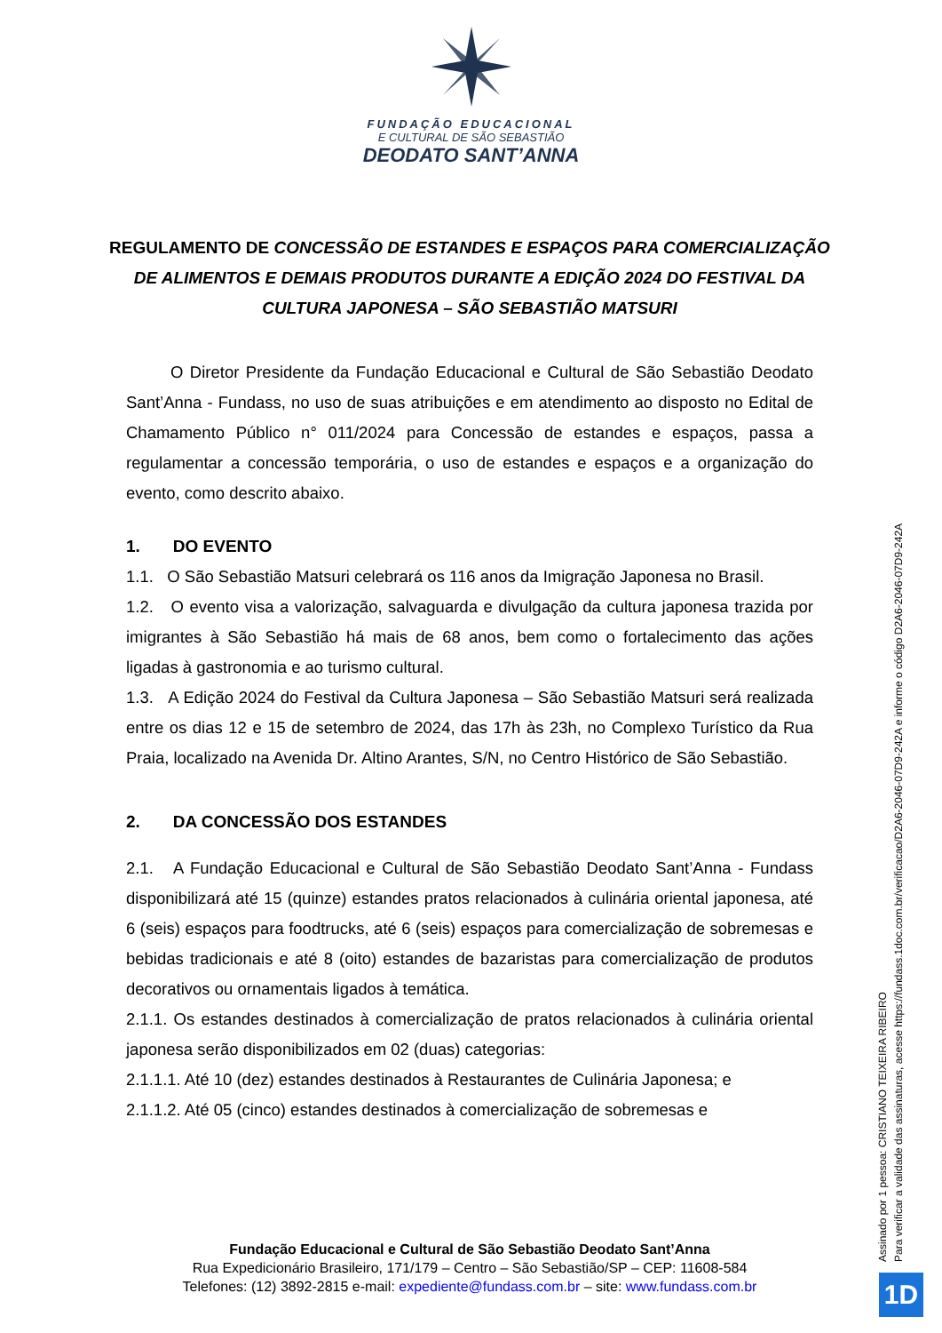FUNDAÇÃO EDUCACIONAL
E CULTURAL DE SÃO SEBASTIÃO
DEODATO SANT’ANNA
REGULAMENTO DE CONCESSÃO DE ESTANDES E ESPAÇOS PARA COMERCIALIZAÇÃO DE ALIMENTOS E DEMAIS PRODUTOS DURANTE A EDIÇÃO 2024 DO FESTIVAL DA CULTURA JAPONESA – SÃO SEBASTIÃO MATSURI
O Diretor Presidente da Fundação Educacional e Cultural de São Sebastião Deodato Sant’Anna - Fundass, no uso de suas atribuições e em atendimento ao disposto no Edital de Chamamento Público n° 011/2024 para Concessão de estandes e espaços, passa a regulamentar a concessão temporária, o uso de estandes e espaços e a organização do evento, como descrito abaixo.
1. DO EVENTO
1.1. O São Sebastião Matsuri celebrará os 116 anos da Imigração Japonesa no Brasil.
1.2. O evento visa a valorização, salvaguarda e divulgação da cultura japonesa trazida por imigrantes à São Sebastião há mais de 68 anos, bem como o fortalecimento das ações ligadas à gastronomia e ao turismo cultural.
1.3. A Edição 2024 do Festival da Cultura Japonesa – São Sebastião Matsuri será realizada entre os dias 12 e 15 de setembro de 2024, das 17h às 23h, no Complexo Turístico da Rua Praia, localizado na Avenida Dr. Altino Arantes, S/N, no Centro Histórico de São Sebastião.
2. DA CONCESSÃO DOS ESTANDES
2.1. A Fundação Educacional e Cultural de São Sebastião Deodato Sant’Anna - Fundass disponibilizará até 15 (quinze) estandes pratos relacionados à culinária oriental japonesa, até 6 (seis) espaços para foodtrucks, até 6 (seis) espaços para comercialização de sobremesas e bebidas tradicionais e até 8 (oito) estandes de bazaristas para comercialização de produtos decorativos ou ornamentais ligados à temática.
2.1.1. Os estandes destinados à comercialização de pratos relacionados à culinária oriental japonesa serão disponibilizados em 02 (duas) categorias:
2.1.1.1. Até 10 (dez) estandes destinados à Restaurantes de Culinária Japonesa; e
2.1.1.2. Até 05 (cinco) estandes destinados à comercialização de sobremesas e
Fundação Educacional e Cultural de São Sebastião Deodato Sant’Anna
Rua Expedicionário Brasileiro, 171/179 – Centro – São Sebastião/SP – CEP: 11608-584
Telefones: (12) 3892-2815 e-mail: expediente@fundass.com.br – site: www.fundass.com.br
Assinado por 1 pessoa: CRISTIANO TEIXEIRA RIBEIRO
Para verificar a validade das assinaturas, acesse https://fundass.1doc.com.br/verificacao/D2A6-2046-07D9-242A e informe o código D2A6-2046-07D9-242A
1D